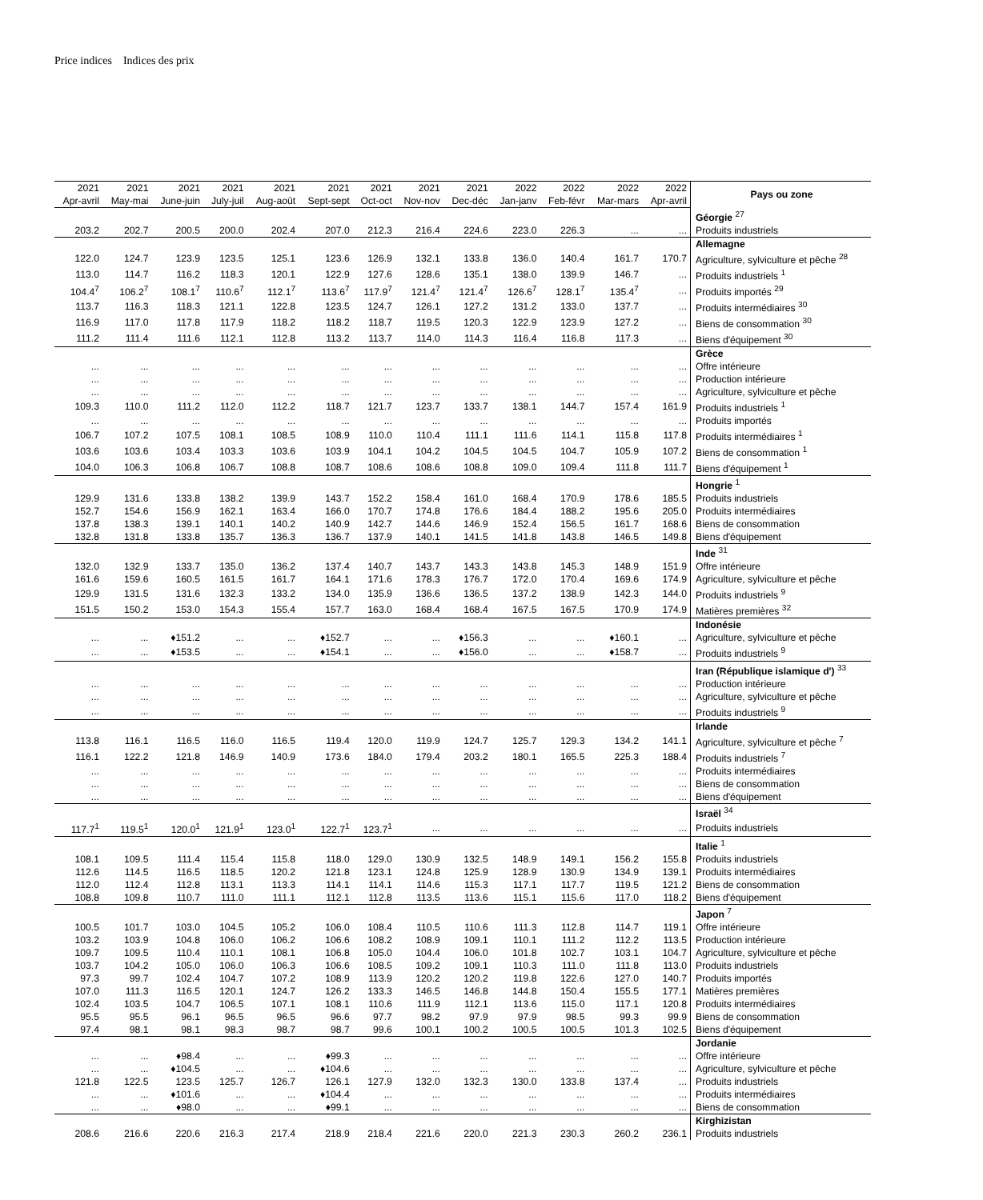Price indices Indices des prix
| 2021 | 2021 | 2021 | 2021 | 2021 | 2021 | 2021 | 2021 | 2021 | 2022 | 2022 | 2022 | 2022 | Pays ou zone |
| --- | --- | --- | --- | --- | --- | --- | --- | --- | --- | --- | --- | --- | --- |
| Apr-avril | May-mai | June-juin | July-juil | Aug-août | Sept-sept | Oct-oct | Nov-nov | Dec-déc | Jan-janv | Feb-févr | Mar-mars | Apr-avril | |
| | | | | | | | | | | | | | Géorgie <sup>27</sup> |
| 203.2 | 202.7 | 200.5 | 200.0 | 202.4 | 207.0 | 212.3 | 216.4 | 224.6 | 223.0 | 226.3 | ... | ... | Produits industriels |
| | | | | | | | | | | | | | Allemagne |
| 122.0 | 124.7 | 123.9 | 123.5 | 125.1 | 123.6 | 126.9 | 132.1 | 133.8 | 136.0 | 140.4 | 161.7 | 170.7 | Agriculture, sylviculture et pêche <sup>28</sup> |
| 113.0 | 114.7 | 116.2 | 118.3 | 120.1 | 122.9 | 127.6 | 128.6 | 135.1 | 138.0 | 139.9 | 146.7 | ... | Produits industriels <sup>1</sup> |
| 104.4<sup>7</sup> | 106.2<sup>7</sup> | 108.1<sup>7</sup> | 110.6<sup>7</sup> | 112.1<sup>7</sup> | 113.6<sup>7</sup> | 117.9<sup>7</sup> | 121.4<sup>7</sup> | 121.4<sup>7</sup> | 126.6<sup>7</sup> | 128.1<sup>7</sup> | 135.4<sup>7</sup> | ... | Produits importés <sup>29</sup> |
| 113.7 | 116.3 | 118.3 | 121.1 | 122.8 | 123.5 | 124.7 | 126.1 | 127.2 | 131.2 | 133.0 | 137.7 | ... | Produits intermédiaires <sup>30</sup> |
| 116.9 | 117.0 | 117.8 | 117.9 | 118.2 | 118.2 | 118.7 | 119.5 | 120.3 | 122.9 | 123.9 | 127.2 | ... | Biens de consommation <sup>30</sup> |
| 111.2 | 111.4 | 111.6 | 112.1 | 112.8 | 113.2 | 113.7 | 114.0 | 114.3 | 116.4 | 116.8 | 117.3 | ... | Biens d'équipement <sup>30</sup> |
| | | | | | | | | | | | | | Grèce |
| ... | ... | ... | ... | ... | ... | ... | ... | ... | ... | ... | ... | ... | Offre intérieure |
| ... | ... | ... | ... | ... | ... | ... | ... | ... | ... | ... | ... | ... | Production intérieure |
| ... | ... | ... | ... | ... | ... | ... | ... | ... | ... | ... | ... | ... | Agriculture, sylviculture et pêche |
| 109.3 | 110.0 | 111.2 | 112.0 | 112.2 | 118.7 | 121.7 | 123.7 | 133.7 | 138.1 | 144.7 | 157.4 | 161.9 | Produits industriels <sup>1</sup> |
| ... | ... | ... | ... | ... | ... | ... | ... | ... | ... | ... | ... | ... | Produits importés |
| 106.7 | 107.2 | 107.5 | 108.1 | 108.5 | 108.9 | 110.0 | 110.4 | 111.1 | 111.6 | 114.1 | 115.8 | 117.8 | Produits intermédiaires <sup>1</sup> |
| 103.6 | 103.6 | 103.4 | 103.3 | 103.6 | 103.9 | 104.1 | 104.2 | 104.5 | 104.5 | 104.7 | 105.9 | 107.2 | Biens de consommation <sup>1</sup> |
| 104.0 | 106.3 | 106.8 | 106.7 | 108.8 | 108.7 | 108.6 | 108.6 | 108.8 | 109.0 | 109.4 | 111.8 | 111.7 | Biens d'équipement <sup>1</sup> |
| | | | | | | | | | | | | | Hongrie <sup>1</sup> |
| 129.9 | 131.6 | 133.8 | 138.2 | 139.9 | 143.7 | 152.2 | 158.4 | 161.0 | 168.4 | 170.9 | 178.6 | 185.5 | Produits industriels |
| 152.7 | 154.6 | 156.9 | 162.1 | 163.4 | 166.0 | 170.7 | 174.8 | 176.6 | 184.4 | 188.2 | 195.6 | 205.0 | Produits intermédiaires |
| 137.8 | 138.3 | 139.1 | 140.1 | 140.2 | 140.9 | 142.7 | 144.6 | 146.9 | 152.4 | 156.5 | 161.7 | 168.6 | Biens de consommation |
| 132.8 | 131.8 | 133.8 | 135.7 | 136.3 | 136.7 | 137.9 | 140.1 | 141.5 | 141.8 | 143.8 | 146.5 | 149.8 | Biens d'équipement |
| | | | | | | | | | | | | | Inde <sup>31</sup> |
| 132.0 | 132.9 | 133.7 | 135.0 | 136.2 | 137.4 | 140.7 | 143.7 | 143.3 | 143.8 | 145.3 | 148.9 | 151.9 | Offre intérieure |
| 161.6 | 159.6 | 160.5 | 161.5 | 161.7 | 164.1 | 171.6 | 178.3 | 176.7 | 172.0 | 170.4 | 169.6 | 174.9 | Agriculture, sylviculture et pêche |
| 129.9 | 131.5 | 131.6 | 132.3 | 133.2 | 134.0 | 135.9 | 136.6 | 136.5 | 137.2 | 138.9 | 142.3 | 144.0 | Produits industriels <sup>9</sup> |
| 151.5 | 150.2 | 153.0 | 154.3 | 155.4 | 157.7 | 163.0 | 168.4 | 168.4 | 167.5 | 167.5 | 170.9 | 174.9 | Matières premières <sup>32</sup> |
| | | | | | | | | | | | | | Indonésie |
| ... | ... | ♦151.2 | ... | ... | ♦152.7 | ... | ... | ♦156.3 | ... | ... | ♦160.1 | ... | Agriculture, sylviculture et pêche |
| ... | ... | ♦153.5 | ... | ... | ♦154.1 | ... | ... | ♦156.0 | ... | ... | ♦158.7 | ... | Produits industriels <sup>9</sup> |
| | | | | | | | | | | | | | Iran (République islamique d') <sup>33</sup> |
| ... | ... | ... | ... | ... | ... | ... | ... | ... | ... | ... | ... | ... | Production intérieure |
| ... | ... | ... | ... | ... | ... | ... | ... | ... | ... | ... | ... | ... | Agriculture, sylviculture et pêche |
| ... | ... | ... | ... | ... | ... | ... | ... | ... | ... | ... | ... | ... | Produits industriels <sup>9</sup> |
| | | | | | | | | | | | | | Irlande |
| 113.8 | 116.1 | 116.5 | 116.0 | 116.5 | 119.4 | 120.0 | 119.9 | 124.7 | 125.7 | 129.3 | 134.2 | 141.1 | Agriculture, sylviculture et pêche <sup>7</sup> |
| 116.1 | 122.2 | 121.8 | 146.9 | 140.9 | 173.6 | 184.0 | 179.4 | 203.2 | 180.1 | 165.5 | 225.3 | 188.4 | Produits industriels <sup>7</sup> |
| ... | ... | ... | ... | ... | ... | ... | ... | ... | ... | ... | ... | ... | Produits intermédiaires |
| ... | ... | ... | ... | ... | ... | ... | ... | ... | ... | ... | ... | ... | Biens de consommation |
| ... | ... | ... | ... | ... | ... | ... | ... | ... | ... | ... | ... | ... | Biens d'équipement |
| | | | | | | | | | | | | | Israël <sup>34</sup> |
| 117.7<sup>1</sup> | 119.5<sup>1</sup> | 120.0<sup>1</sup> | 121.9<sup>1</sup> | 123.0<sup>1</sup> | 122.7<sup>1</sup> | 123.7<sup>1</sup> | ... | ... | ... | ... | ... | ... | Produits industriels |
| | | | | | | | | | | | | | Italie <sup>1</sup> |
| 108.1 | 109.5 | 111.4 | 115.4 | 115.8 | 118.0 | 129.0 | 130.9 | 132.5 | 148.9 | 149.1 | 156.2 | 155.8 | Produits industriels |
| 112.6 | 114.5 | 116.5 | 118.5 | 120.2 | 121.8 | 123.1 | 124.8 | 125.9 | 128.9 | 130.9 | 134.9 | 139.1 | Produits intermédiaires |
| 112.0 | 112.4 | 112.8 | 113.1 | 113.3 | 114.1 | 114.1 | 114.6 | 115.3 | 117.1 | 117.7 | 119.5 | 121.2 | Biens de consommation |
| 108.8 | 109.8 | 110.7 | 111.0 | 111.1 | 112.1 | 112.8 | 113.5 | 113.6 | 115.1 | 115.6 | 117.0 | 118.2 | Biens d'équipement |
| | | | | | | | | | | | | | Japon <sup>7</sup> |
| 100.5 | 101.7 | 103.0 | 104.5 | 105.2 | 106.0 | 108.4 | 110.5 | 110.6 | 111.3 | 112.8 | 114.7 | 119.1 | Offre intérieure |
| 103.2 | 103.9 | 104.8 | 106.0 | 106.2 | 106.6 | 108.2 | 108.9 | 109.1 | 110.1 | 111.2 | 112.2 | 113.5 | Production intérieure |
| 109.7 | 109.5 | 110.4 | 110.1 | 108.1 | 106.8 | 105.0 | 104.4 | 106.0 | 101.8 | 102.7 | 103.1 | 104.7 | Agriculture, sylviculture et pêche |
| 103.7 | 104.2 | 105.0 | 106.0 | 106.3 | 106.6 | 108.5 | 109.2 | 109.1 | 110.3 | 111.0 | 111.8 | 113.0 | Produits industriels |
| 97.3 | 99.7 | 102.4 | 104.7 | 107.2 | 108.9 | 113.9 | 120.2 | 120.2 | 119.8 | 122.6 | 127.0 | 140.7 | Produits importés |
| 107.0 | 111.3 | 116.5 | 120.1 | 124.7 | 126.2 | 133.3 | 146.5 | 146.8 | 144.8 | 150.4 | 155.5 | 177.1 | Matières premières |
| 102.4 | 103.5 | 104.7 | 106.5 | 107.1 | 108.1 | 110.6 | 111.9 | 112.1 | 113.6 | 115.0 | 117.1 | 120.8 | Produits intermédiaires |
| 95.5 | 95.5 | 96.1 | 96.5 | 96.5 | 96.6 | 97.7 | 98.2 | 97.9 | 97.9 | 98.5 | 99.3 | 99.9 | Biens de consommation |
| 97.4 | 98.1 | 98.1 | 98.3 | 98.7 | 98.7 | 99.6 | 100.1 | 100.2 | 100.5 | 100.5 | 101.3 | 102.5 | Biens d'équipement |
| | | | | | | | | | | | | | Jordanie |
| ... | ... | ♦98.4 | ... | ... | ♦99.3 | ... | ... | ... | ... | ... | ... | ... | Offre intérieure |
| ... | ... | ♦104.5 | ... | ... | ♦104.6 | ... | ... | ... | ... | ... | ... | ... | Agriculture, sylviculture et pêche |
| 121.8 | 122.5 | 123.5 | 125.7 | 126.7 | 126.1 | 127.9 | 132.0 | 132.3 | 130.0 | 133.8 | 137.4 | ... | Produits industriels |
| ... | ... | ♦101.6 | ... | ... | ♦104.4 | ... | ... | ... | ... | ... | ... | ... | Produits intermédiaires |
| ... | ... | ♦98.0 | ... | ... | ♦99.1 | ... | ... | ... | ... | ... | ... | ... | Biens de consommation |
| | | | | | | | | | | | | | Kirghizistan |
| 208.6 | 216.6 | 220.6 | 216.3 | 217.4 | 218.9 | 218.4 | 221.6 | 220.0 | 221.3 | 230.3 | 260.2 | 236.1 | Produits industriels |